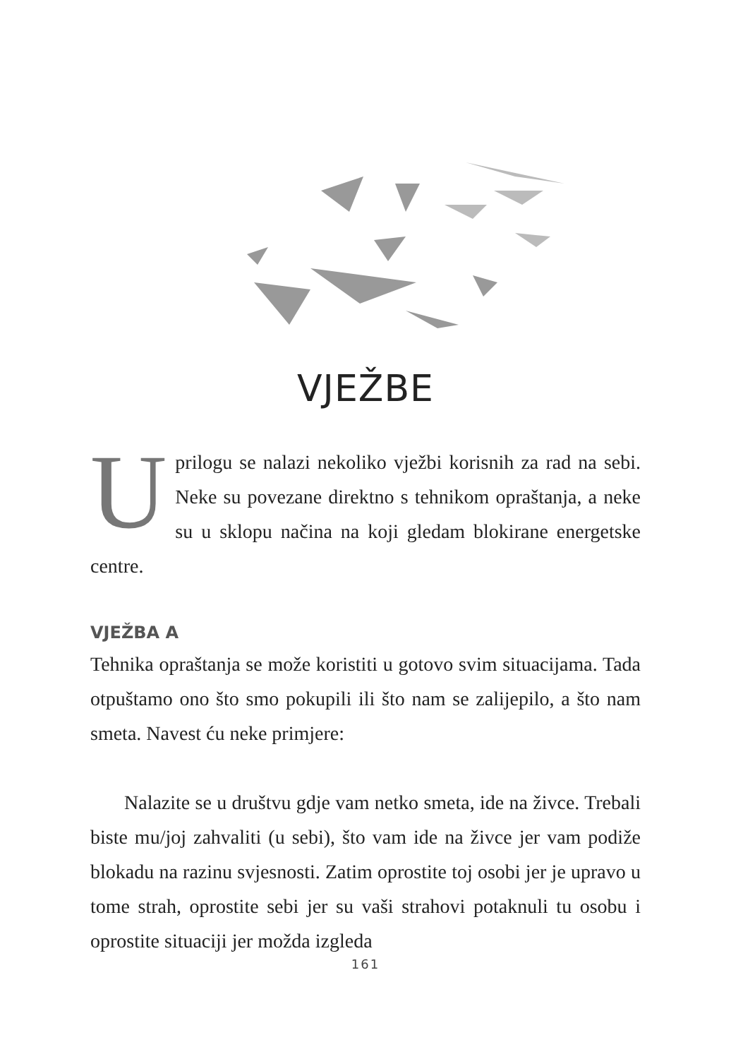VJEŽBE
Uprilogu se nalazi nekoliko vježbi korisnih za rad na sebi. Neke su povezane direktno s tehnikom opraštanja, a neke su u sklopu načina na koji gledam blokirane energetske centre.
VJEŽBA A
Tehnika opraštanja se može koristiti u gotovo svim situacijama. Tada otpuštamo ono što smo pokupili ili što nam se zalijepilo, a što nam smeta. Navest ću neke primjere:
Nalazite se u društvu gdje vam netko smeta, ide na živce. Trebali biste mu/joj zahvaliti (u sebi), što vam ide na živce jer vam podiže blokadu na razinu svjesnosti. Zatim oprostite toj osobi jer je upravo u tome strah, oprostite sebi jer su vaši strahovi potaknuli tu osobu i oprostite situaciji jer možda izgleda
161